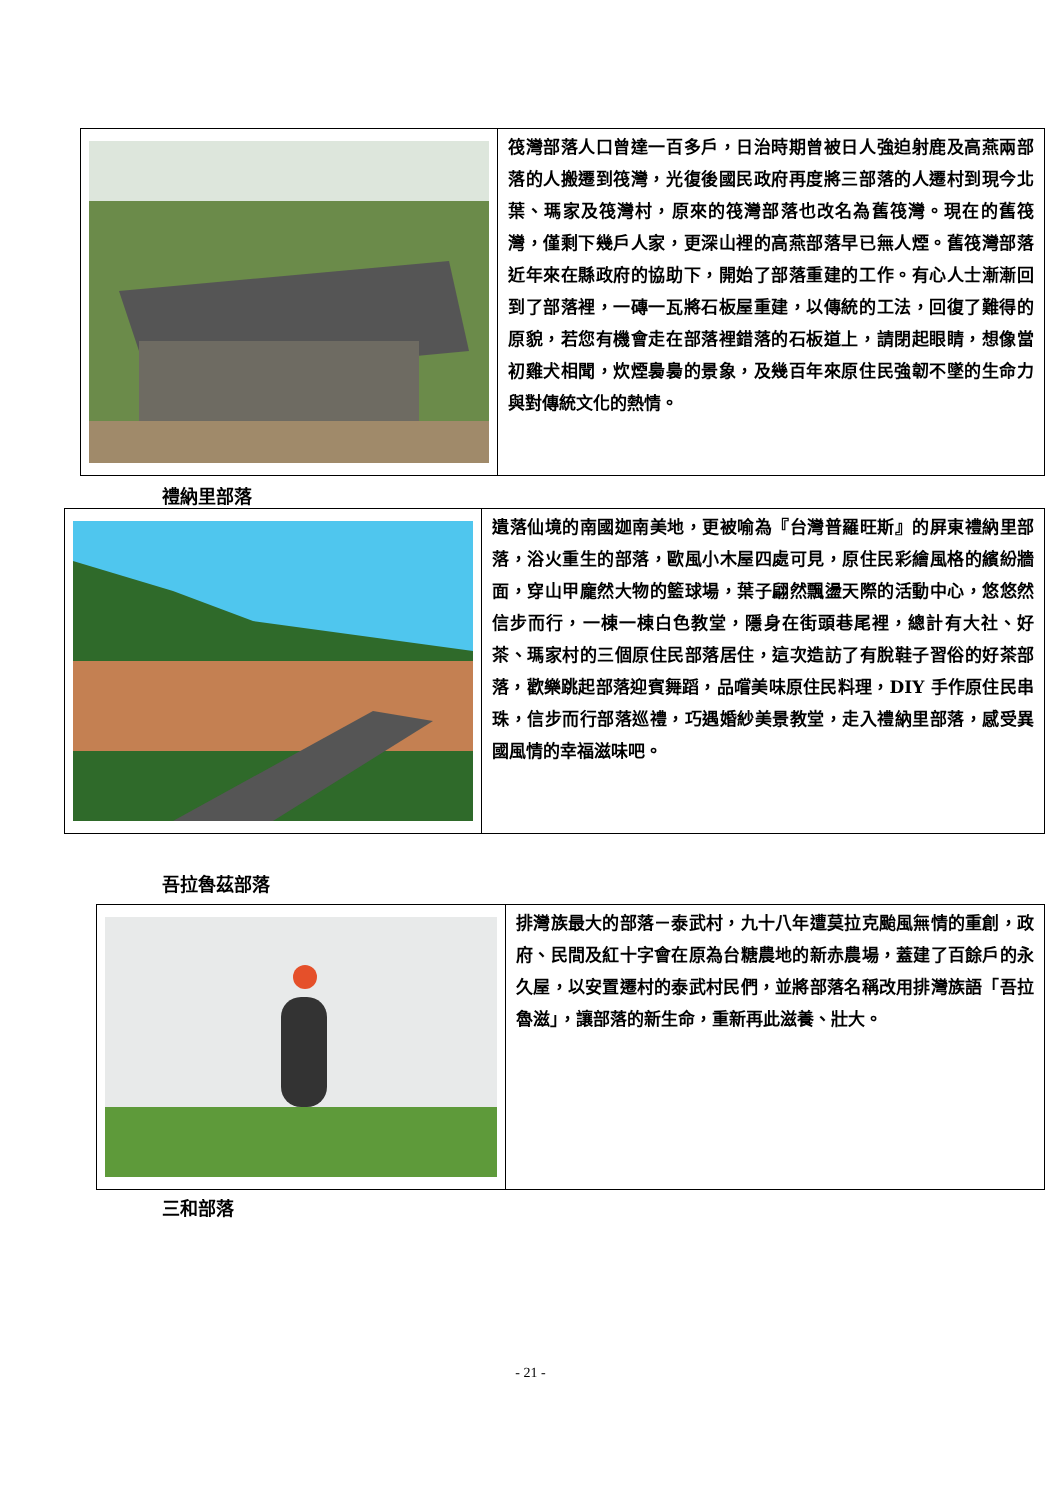| | 筏灣部落人口曾達一百多戶，日治時期曾被日人強迫射鹿及高燕兩部落的人搬遷到筏灣，光復後國民政府再度將三部落的人遷村到現今北葉、瑪家及筏灣村，原來的筏灣部落也改名為舊筏灣。現在的舊筏灣，僅剩下幾戶人家，更深山裡的高燕部落早已無人煙。舊筏灣部落近年來在縣政府的協助下，開始了部落重建的工作。有心人士漸漸回到了部落裡，一磚一瓦將石板屋重建，以傳統的工法，回復了難得的原貌，若您有機會走在部落裡錯落的石板道上，請閉起眼睛，想像當初雞犬相聞，炊煙裊裊的景象，及幾百年來原住民強韌不墜的生命力與對傳統文化的熱情。 |
禮納里部落
| | 遺落仙境的南國迦南美地，更被喻為『台灣普羅旺斯』的屏東禮納里部落，浴火重生的部落，歐風小木屋四處可見，原住民彩繪風格的繽紛牆面，穿山甲龐然大物的籃球場，葉子翩然飄盪天際的活動中心，悠悠然信步而行，一棟一棟白色教堂，隱身在街頭巷尾裡，總計有大社、好茶、瑪家村的三個原住民部落居住，這次造訪了有脫鞋子習俗的好茶部落，歡樂跳起部落迎賓舞蹈，品嚐美味原住民料理，DIY 手作原住民串珠，信步而行部落巡禮，巧遇婚紗美景教堂，走入禮納里部落，感受異國風情的幸福滋味吧。 |
吾拉魯茲部落
| | 排灣族最大的部落－泰武村，九十八年遭莫拉克颱風無情的重創，政府、民間及紅十字會在原為台糖農地的新赤農場，蓋建了百餘戶的永久屋，以安置遷村的泰武村民們，並將部落名稱改用排灣族語「吾拉魯滋」，讓部落的新生命，重新再此滋養、壯大。 |
三和部落
- 21 -